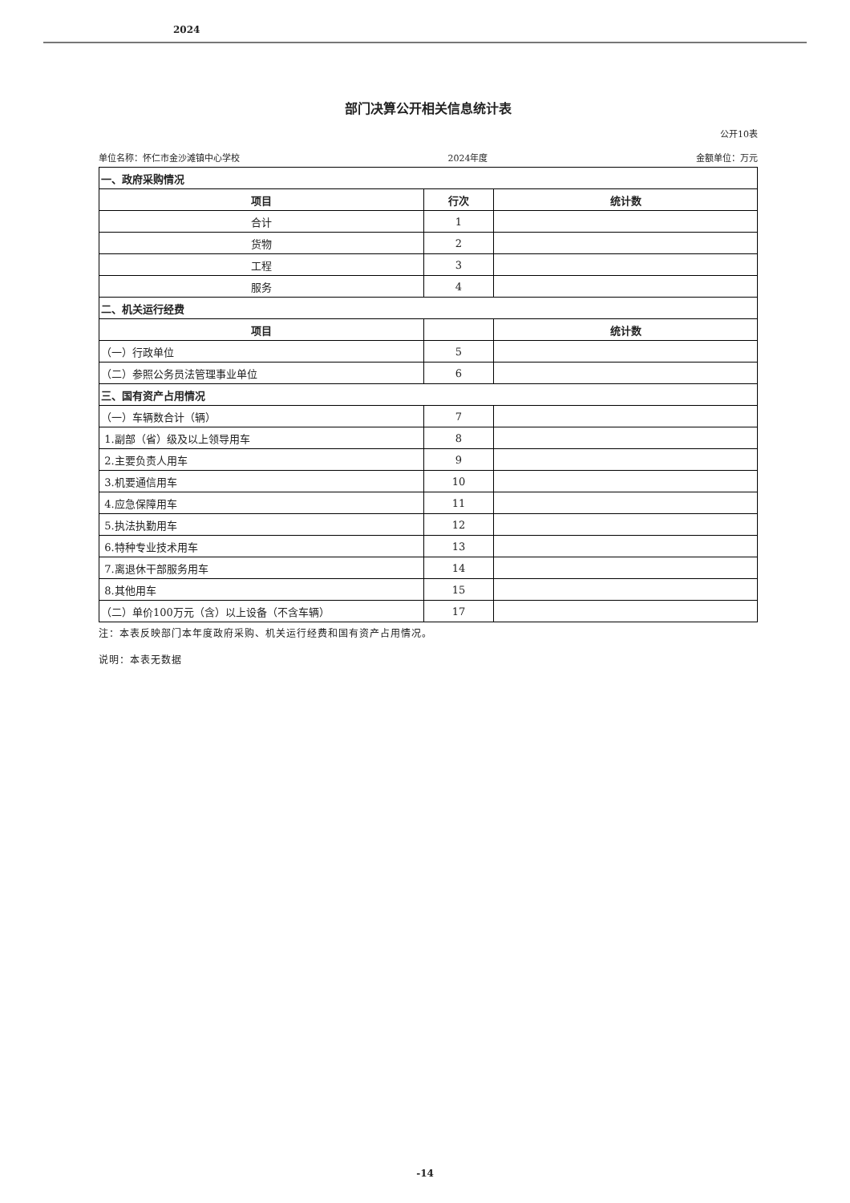2024
部门决算公开相关信息统计表
公开10表
单位名称：怀仁市金沙滩镇中心学校 2024年度 金额单位：万元
| 一、政府采购情况 | | |
| 项目 | 行次 | 统计数 |
| 合计 | 1 | |
| 货物 | 2 | |
| 工程 | 3 | |
| 服务 | 4 | |
| 二、机关运行经费 | | |
| 项目 | | 统计数 |
| （一）行政单位 | 5 | |
| （二）参照公务员法管理事业单位 | 6 | |
| 三、国有资产占用情况 | | |
| （一）车辆数合计（辆） | 7 | |
| 1.副部（省）级及以上领导用车 | 8 | |
| 2.主要负责人用车 | 9 | |
| 3.机要通信用车 | 10 | |
| 4.应急保障用车 | 11 | |
| 5.执法执勤用车 | 12 | |
| 6.特种专业技术用车 | 13 | |
| 7.离退休干部服务用车 | 14 | |
| 8.其他用车 | 15 | |
| （二）单价100万元（含）以上设备（不含车辆） | 17 | |
注：本表反映部门本年度政府采购、机关运行经费和国有资产占用情况。
说明：本表无数据
-14